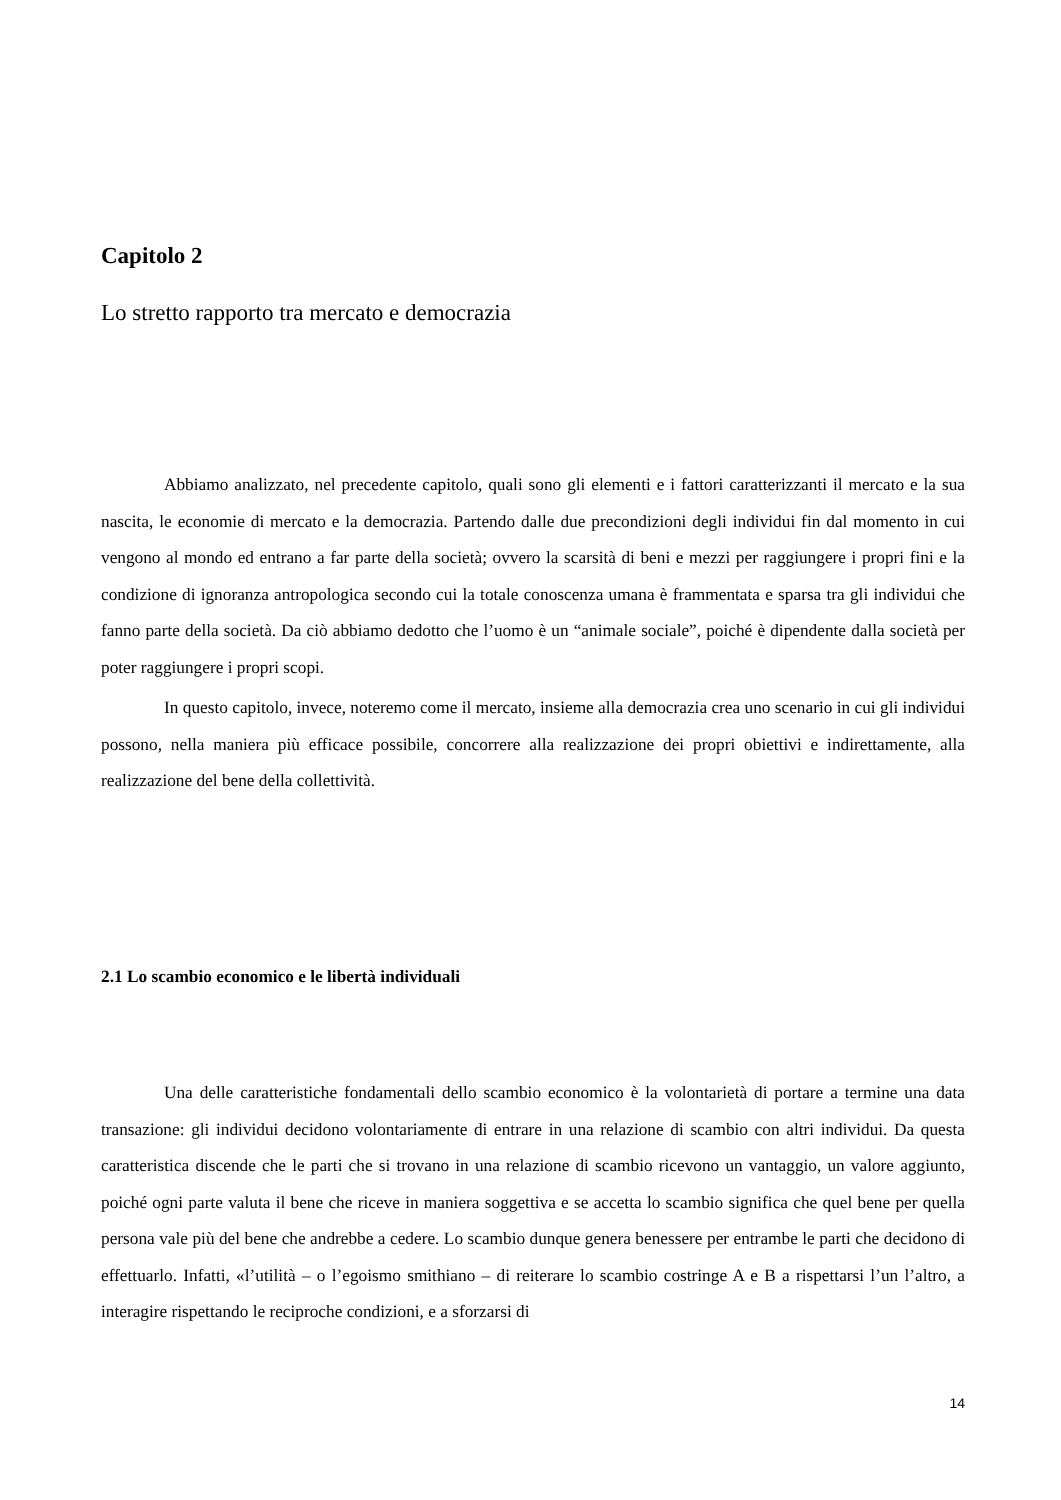Capitolo 2
Lo stretto rapporto tra mercato e democrazia
Abbiamo analizzato, nel precedente capitolo, quali sono gli elementi e i fattori caratterizzanti il mercato e la sua nascita, le economie di mercato e la democrazia. Partendo dalle due precondizioni degli individui fin dal momento in cui vengono al mondo ed entrano a far parte della società; ovvero la scarsità di beni e mezzi per raggiungere i propri fini e la condizione di ignoranza antropologica secondo cui la totale conoscenza umana è frammentata e sparsa tra gli individui che fanno parte della società. Da ciò abbiamo dedotto che l’uomo è un “animale sociale”, poiché è dipendente dalla società per poter raggiungere i propri scopi.
In questo capitolo, invece, noteremo come il mercato, insieme alla democrazia crea uno scenario in cui gli individui possono, nella maniera più efficace possibile, concorrere alla realizzazione dei propri obiettivi e indirettamente, alla realizzazione del bene della collettività.
2.1 Lo scambio economico e le libertà individuali
Una delle caratteristiche fondamentali dello scambio economico è la volontarietà di portare a termine una data transazione: gli individui decidono volontariamente di entrare in una relazione di scambio con altri individui. Da questa caratteristica discende che le parti che si trovano in una relazione di scambio ricevono un vantaggio, un valore aggiunto, poiché ogni parte valuta il bene che riceve in maniera soggettiva e se accetta lo scambio significa che quel bene per quella persona vale più del bene che andrebbe a cedere. Lo scambio dunque genera benessere per entrambe le parti che decidono di effettuarlo. Infatti, «l’utilità – o l’egoismo smithiano – di reiterare lo scambio costringe A e B a rispettarsi l’un l’altro, a interagire rispettando le reciproche condizioni, e a sforzarsi di
14